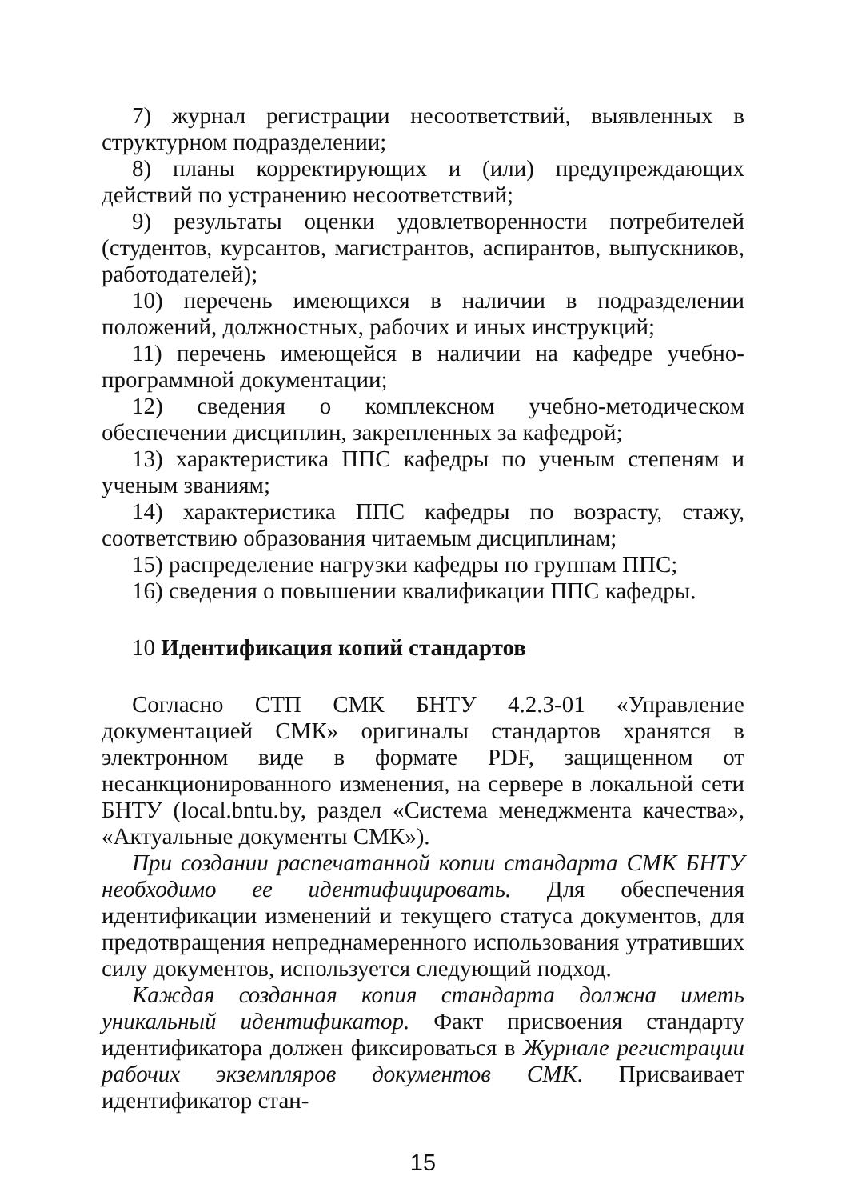7) журнал регистрации несоответствий, выявленных в структурном подразделении;
8) планы корректирующих и (или) предупреждающих действий по устранению несоответствий;
9) результаты оценки удовлетворенности потребителей (студентов, курсантов, магистрантов, аспирантов, выпускников, работодателей);
10) перечень имеющихся в наличии в подразделении положений, должностных, рабочих и иных инструкций;
11) перечень имеющейся в наличии на кафедре учебно-программной документации;
12) сведения о комплексном учебно-методическом обеспечении дисциплин, закрепленных за кафедрой;
13) характеристика ППС кафедры по ученым степеням и ученым званиям;
14) характеристика ППС кафедры по возрасту, стажу, соответствию образования читаемым дисциплинам;
15) распределение нагрузки кафедры по группам ППС;
16) сведения о повышении квалификации ППС кафедры.
10 Идентификация копий стандартов
Согласно СТП СМК БНТУ 4.2.3-01 «Управление документацией СМК» оригиналы стандартов хранятся в электронном виде в формате PDF, защищенном от несанкционированного изменения, на сервере в локальной сети БНТУ (local.bntu.by, раздел «Система менеджмента качества», «Актуальные документы СМК»).
При создании распечатанной копии стандарта СМК БНТУ необходимо ее идентифицировать. Для обеспечения идентификации изменений и текущего статуса документов, для предотвращения непреднамеренного использования утративших силу документов, используется следующий подход.
Каждая созданная копия стандарта должна иметь уникальный идентификатор. Факт присвоения стандарту идентификатора должен фиксироваться в Журнале регистрации рабочих экземпляров документов СМК. Присваивает идентификатор стан-
15